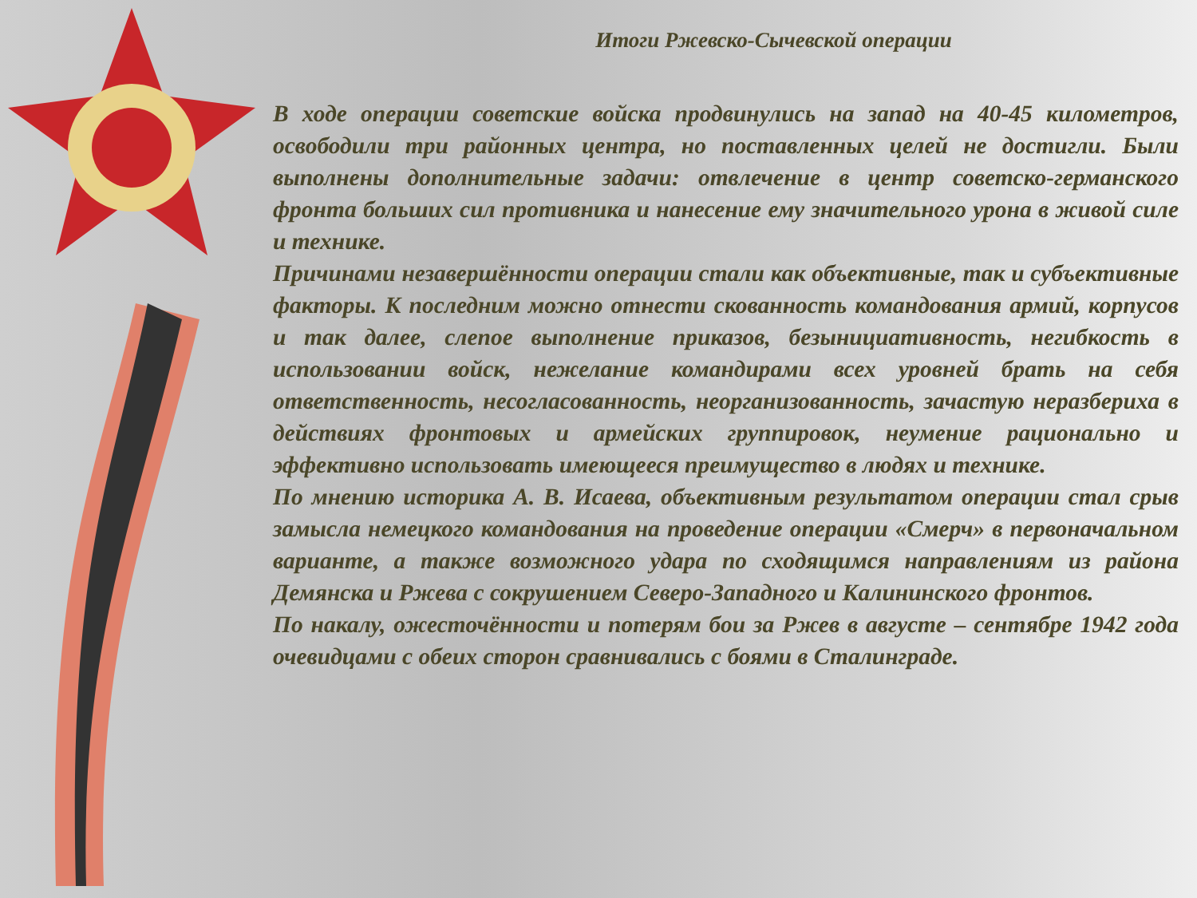Итоги Ржевско-Сычевской операции
В ходе операции советские войска продвинулись на запад на 40-45 километров, освободили три районных центра, но поставленных целей не достигли. Были выполнены дополнительные задачи: отвлечение в центр советско-германского фронта больших сил противника и нанесение ему значительного урона в живой силе и технике.
Причинами незавершённости операции стали как объективные, так и субъективные факторы. К последним можно отнести скованность командования армий, корпусов и так далее, слепое выполнение приказов, безынициативность, негибкость в использовании войск, нежелание командирами всех уровней брать на себя ответственность, несогласованность, неорганизованность, зачастую неразбериха в действиях фронтовых и армейских группировок, неумение рационально и эффективно использовать имеющееся преимущество в людях и технике.
По мнению историка А. В. Исаева, объективным результатом операции стал срыв замысла немецкого командования на проведение операции «Смерч» в первоначальном варианте, а также возможного удара по сходящимся направлениям из района Демянска и Ржева с сокрушением Северо-Западного и Калининского фронтов.
По накалу, ожесточённости и потерям бои за Ржев в августе – сентябре 1942 года очевидцами с обеих сторон сравнивались с боями в Сталинграде.